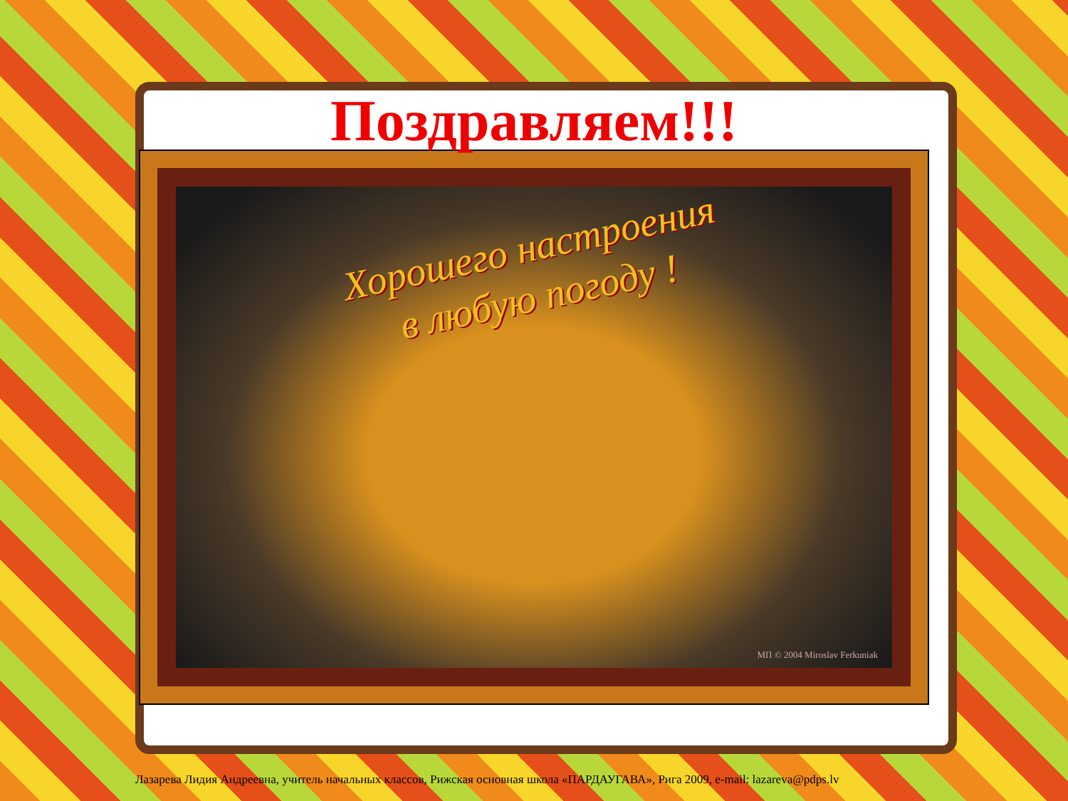Поздравляем!!!
Хорошего настроения
в любую погоду !
МП © 2004 Miroslav Ferkuniak
Лазарева Лидия Андреевна, учитель начальных классов, Рижская основная школа «ПАРДАУГАВА», Рига 2009, e-mail: lazareva@pdps.lv